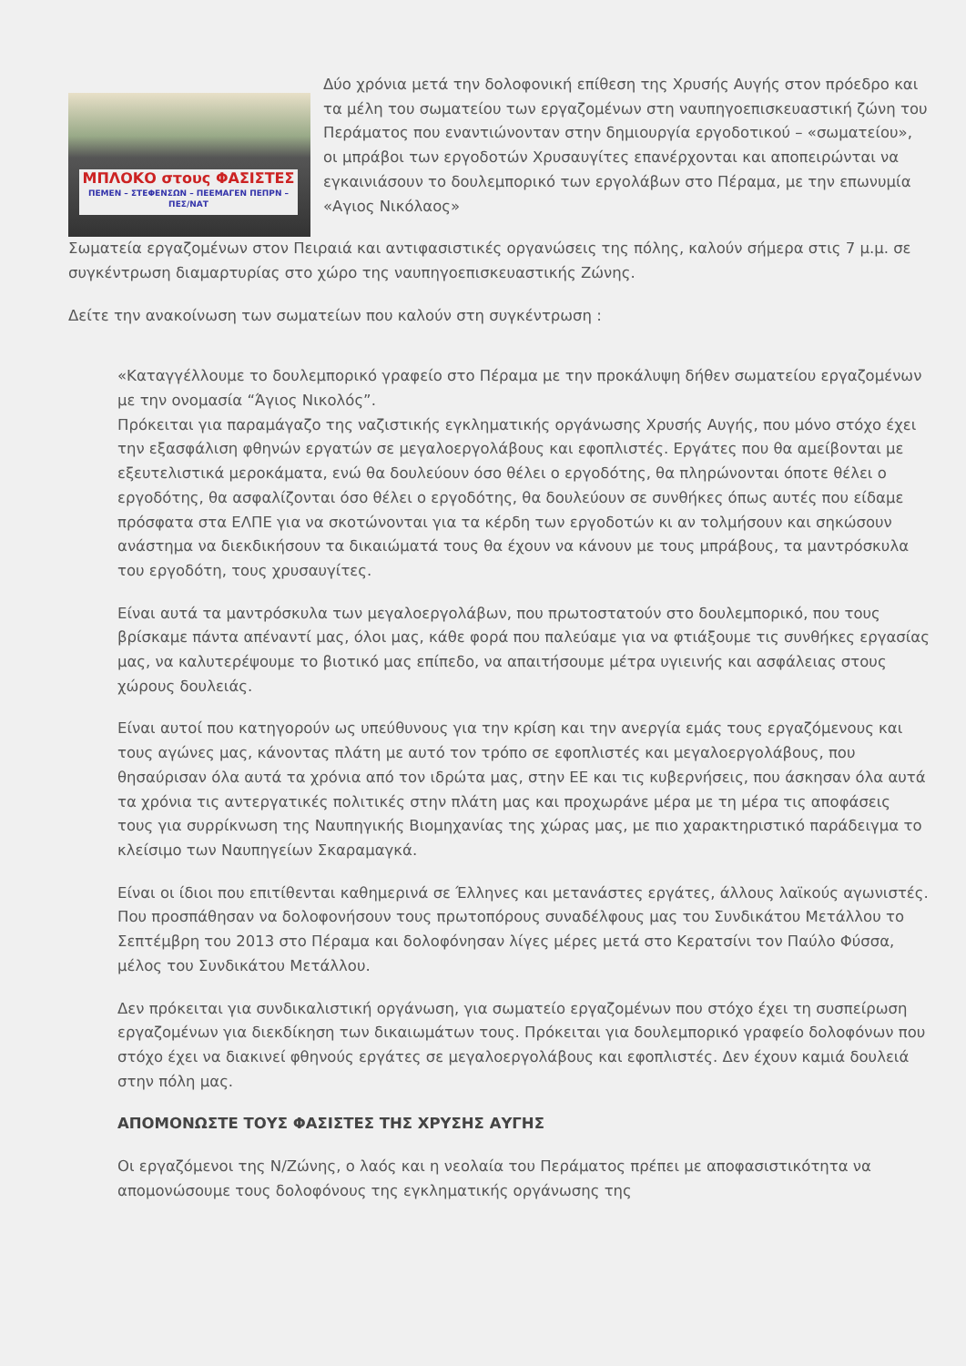ΜΠΛΟΚΟ στους ΦΑΣΙΣΤΕΣ
ΠΕΜΕΝ – ΣΤΕΦΕΝΣΩΝ – ΠΕΕΜΑΓΕΝ ΠΕΠΡΝ – ΠΕΣ/ΝΑΤ
Δύο χρόνια μετά την δολοφονική επίθεση της Χρυσής Αυγής στον πρόεδρο και τα μέλη του σωματείου των εργαζομένων στη ναυπηγοεπισκευαστική ζώνη του Περάματος που εναντιώνονταν στην δημιουργία εργοδοτικού – «σωματείου», οι μπράβοι των εργοδοτών Χρυσαυγίτες επανέρχονται και αποπειρώνται να εγκαινιάσουν το δουλεμπορικό των εργολάβων στο Πέραμα, με την επωνυμία «Αγιος Νικόλαος»
Σωματεία εργαζομένων στον Πειραιά και αντιφασιστικές οργανώσεις της πόλης, καλούν σήμερα στις 7 μ.μ. σε συγκέντρωση διαμαρτυρίας στο χώρο της ναυπηγοεπισκευαστικής Ζώνης.
Δείτε την ανακοίνωση των σωματείων που καλούν στη συγκέντρωση :
«Καταγγέλλουμε το δουλεμπορικό γραφείο στο Πέραμα με την προκάλυψη δήθεν σωματείου εργαζομένων με την ονομασία “Άγιος Νικολός”.
Πρόκειται για παραμάγαζο της ναζιστικής εγκληματικής οργάνωσης Χρυσής Αυγής, που μόνο στόχο έχει την εξασφάλιση φθηνών εργατών σε μεγαλοεργολάβους και εφοπλιστές. Εργάτες που θα αμείβονται με εξευτελιστικά μεροκάματα, ενώ θα δουλεύουν όσο θέλει ο εργοδότης, θα πληρώνονται όποτε θέλει ο εργοδότης, θα ασφαλίζονται όσο θέλει ο εργοδότης, θα δουλεύουν σε συνθήκες όπως αυτές που είδαμε πρόσφατα στα ΕΛΠΕ για να σκοτώνονται για τα κέρδη των εργοδοτών κι αν τολμήσουν και σηκώσουν ανάστημα να διεκδικήσουν τα δικαιώματά τους θα έχουν να κάνουν με τους μπράβους, τα μαντρόσκυλα του εργοδότη, τους χρυσαυγίτες.
Είναι αυτά τα μαντρόσκυλα των μεγαλοεργολάβων, που πρωτοστατούν στο δουλεμπορικό, που τους βρίσκαμε πάντα απέναντί μας, όλοι μας, κάθε φορά που παλεύαμε για να φτιάξουμε τις συνθήκες εργασίας μας, να καλυτερέψουμε το βιοτικό μας επίπεδο, να απαιτήσουμε μέτρα υγιεινής και ασφάλειας στους χώρους δουλειάς.
Είναι αυτοί που κατηγορούν ως υπεύθυνους για την κρίση και την ανεργία εμάς τους εργαζόμενους και τους αγώνες μας, κάνοντας πλάτη με αυτό τον τρόπο σε εφοπλιστές και μεγαλοεργολάβους, που θησαύρισαν όλα αυτά τα χρόνια από τον ιδρώτα μας, στην ΕΕ και τις κυβερνήσεις, που άσκησαν όλα αυτά τα χρόνια τις αντεργατικές πολιτικές στην πλάτη μας και προχωράνε μέρα με τη μέρα τις αποφάσεις τους για συρρίκνωση της Ναυπηγικής Βιομηχανίας της χώρας μας, με πιο χαρακτηριστικό παράδειγμα το κλείσιμο των Ναυπηγείων Σκαραμαγκά.
Είναι οι ίδιοι που επιτίθενται καθημερινά σε Έλληνες και μετανάστες εργάτες, άλλους λαϊκούς αγωνιστές. Που προσπάθησαν να δολοφονήσουν τους πρωτοπόρους συναδέλφους μας του Συνδικάτου Μετάλλου το Σεπτέμβρη του 2013 στο Πέραμα και δολοφόνησαν λίγες μέρες μετά στο Κερατσίνι τον Παύλο Φύσσα, μέλος του Συνδικάτου Μετάλλου.
Δεν πρόκειται για συνδικαλιστική οργάνωση, για σωματείο εργαζομένων που στόχο έχει τη συσπείρωση εργαζομένων για διεκδίκηση των δικαιωμάτων τους. Πρόκειται για δουλεμπορικό γραφείο δολοφόνων που στόχο έχει να διακινεί φθηνούς εργάτες σε μεγαλοεργολάβους και εφοπλιστές. Δεν έχουν καμιά δουλειά στην πόλη μας.
ΑΠΟΜΟΝΩΣΤΕ ΤΟΥΣ ΦΑΣΙΣΤΕΣ ΤΗΣ ΧΡΥΣΗΣ ΑΥΓΗΣ
Οι εργαζόμενοι της Ν/Ζώνης, ο λαός και η νεολαία του Περάματος πρέπει με αποφασιστικότητα να απομονώσουμε τους δολοφόνους της εγκληματικής οργάνωσης της